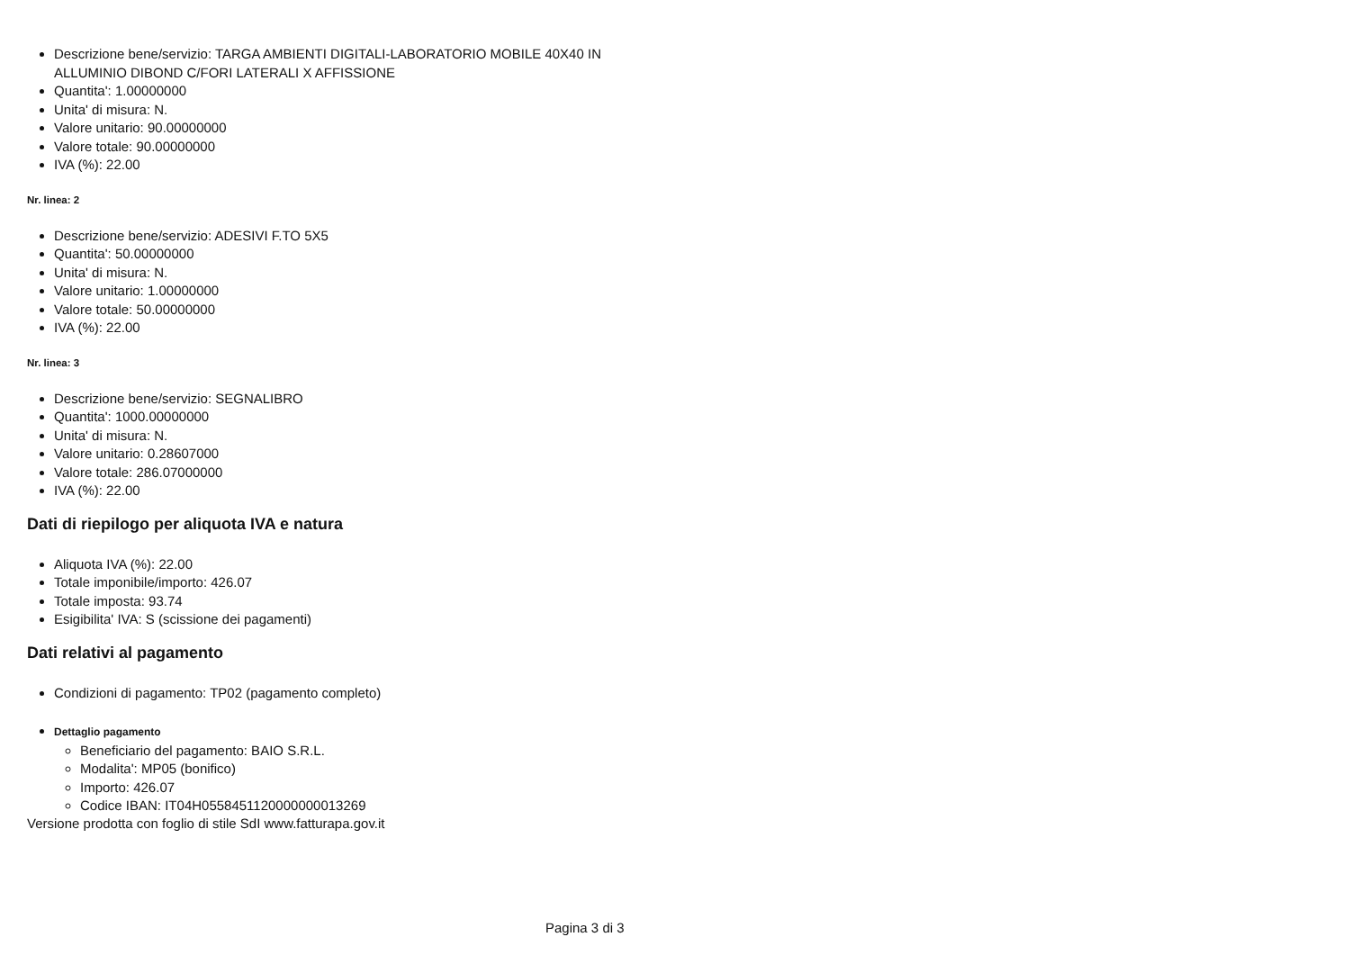Descrizione bene/servizio: TARGA AMBIENTI DIGITALI-LABORATORIO MOBILE 40X40 IN
ALLUMINIO DIBOND C/FORI LATERALI X AFFISSIONE
Quantita': 1.00000000
Unita' di misura: N.
Valore unitario: 90.00000000
Valore totale: 90.00000000
IVA (%): 22.00
Nr. linea: 2
Descrizione bene/servizio: ADESIVI F.TO 5X5
Quantita': 50.00000000
Unita' di misura: N.
Valore unitario: 1.00000000
Valore totale: 50.00000000
IVA (%): 22.00
Nr. linea: 3
Descrizione bene/servizio: SEGNALIBRO
Quantita': 1000.00000000
Unita' di misura: N.
Valore unitario: 0.28607000
Valore totale: 286.07000000
IVA (%): 22.00
Dati di riepilogo per aliquota IVA e natura
Aliquota IVA (%): 22.00
Totale imponibile/importo: 426.07
Totale imposta: 93.74
Esigibilita' IVA: S (scissione dei pagamenti)
Dati relativi al pagamento
Condizioni di pagamento: TP02 (pagamento completo)
Dettaglio pagamento
Beneficiario del pagamento: BAIO S.R.L.
Modalita': MP05 (bonifico)
Importo: 426.07
Codice IBAN: IT04H0558451120000000013269
Versione prodotta con foglio di stile SdI www.fatturapa.gov.it
Pagina 3 di 3